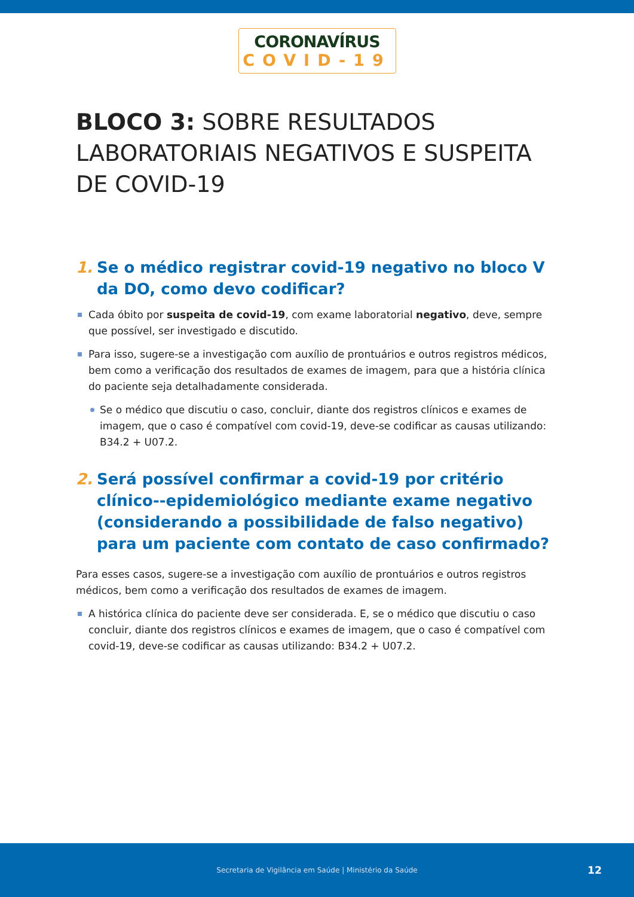CORONAVÍRUS
COVID-19
BLOCO 3: SOBRE RESULTADOS LABORATORIAIS NEGATIVOS E SUSPEITA DE COVID-19
1. Se o médico registrar covid-19 negativo no bloco V da DO, como devo codificar?
Cada óbito por suspeita de covid-19, com exame laboratorial negativo, deve, sempre que possível, ser investigado e discutido.
Para isso, sugere-se a investigação com auxílio de prontuários e outros registros médicos, bem como a verificação dos resultados de exames de imagem, para que a história clínica do paciente seja detalhadamente considerada.
Se o médico que discutiu o caso, concluir, diante dos registros clínicos e exames de imagem, que o caso é compatível com covid-19, deve-se codificar as causas utilizando: B34.2 + U07.2.
2. Será possível confirmar a covid-19 por critério clínico--epidemiológico mediante exame negativo (considerando a possibilidade de falso negativo) para um paciente com contato de caso confirmado?
Para esses casos, sugere-se a investigação com auxílio de prontuários e outros registros médicos, bem como a verificação dos resultados de exames de imagem.
A histórica clínica do paciente deve ser considerada. E, se o médico que discutiu o caso concluir, diante dos registros clínicos e exames de imagem, que o caso é compatível com covid-19, deve-se codificar as causas utilizando: B34.2 + U07.2.
Secretaria de Vigilância em Saúde | Ministério da Saúde 12